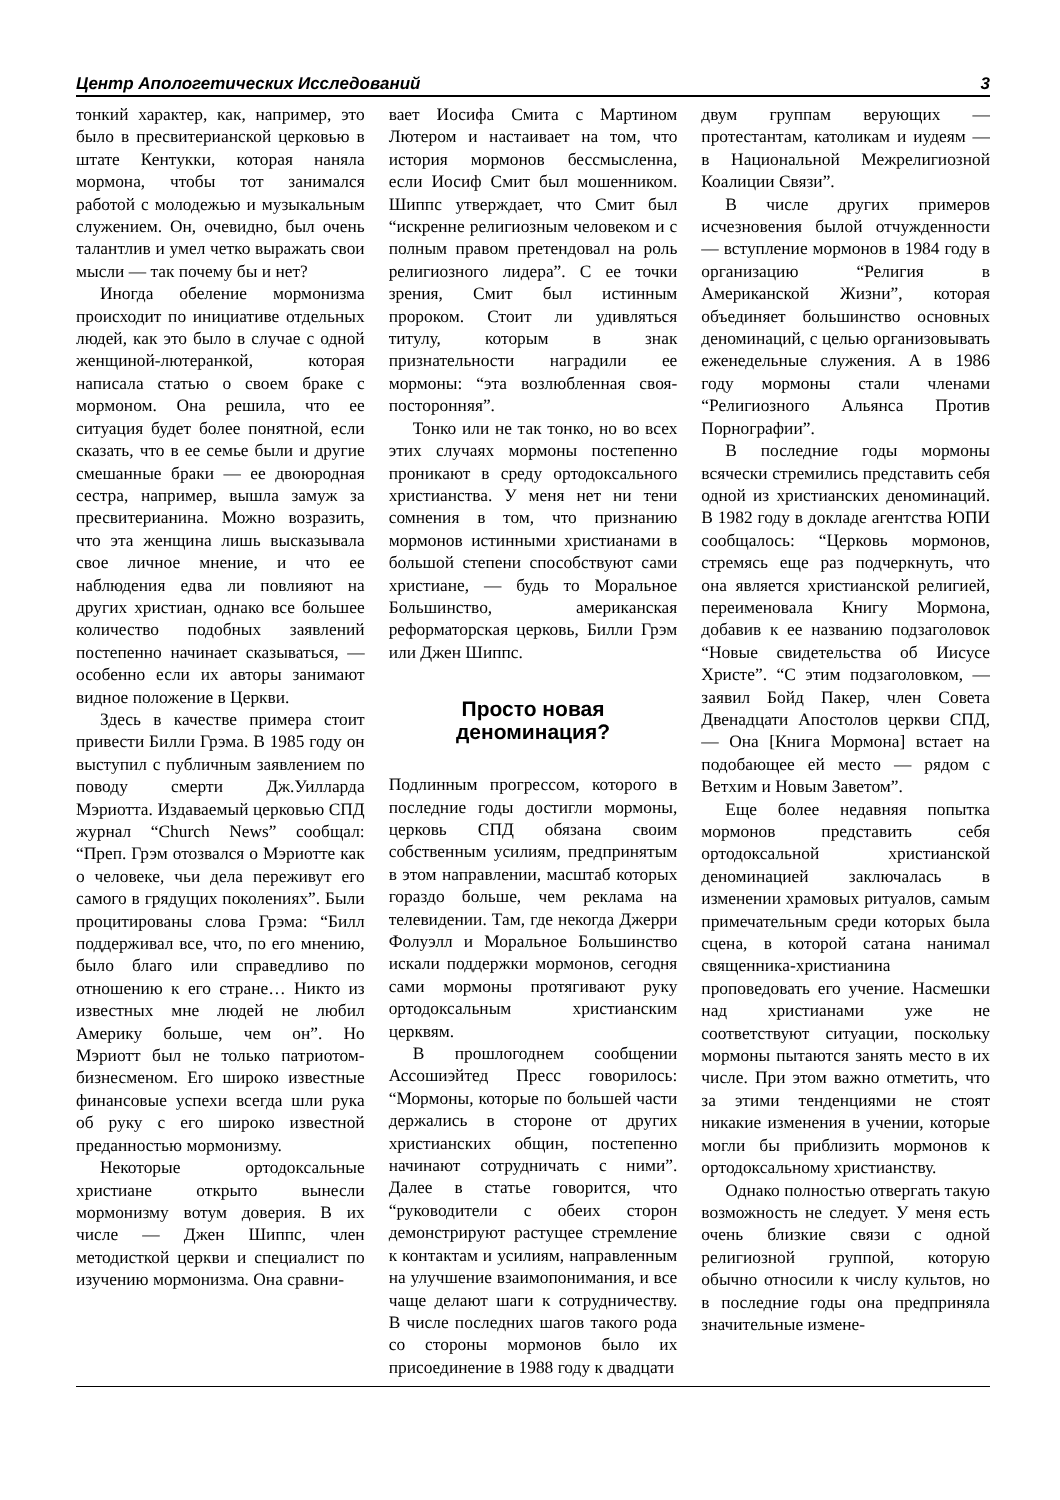Центр Апологетических Исследований 3
тонкий характер, как, например, это было в пресвитерианской церковью в штате Кентукки, которая наняла мормона, чтобы тот занимался работой с молодежью и музыкальным служением. Он, очевидно, был очень талантлив и умел четко выражать свои мысли — так почему бы и нет?
Иногда обеление мормонизма происходит по инициативе отдельных людей, как это было в случае с одной женщиной-лютеранкой, которая написала статью о своем браке с мормоном. Она решила, что ее ситуация будет более понятной, если сказать, что в ее семье были и другие смешанные браки — ее двоюродная сестра, например, вышла замуж за пресвитерианина. Можно возразить, что эта женщина лишь высказывала свое личное мнение, и что ее наблюдения едва ли повлияют на других христиан, однако все большее количество подобных заявлений постепенно начинает сказываться, — особенно если их авторы занимают видное положение в Церкви.
Здесь в качестве примера стоит привести Билли Грэма. В 1985 году он выступил с публичным заявлением по поводу смерти Дж.Уилларда Мэриотта. Издаваемый церковью СПД журнал “Church News” сообщал: “Преп. Грэм отозвался о Мэриотте как о человеке, чьи дела переживут его самого в грядущих поколениях”. Были процитированы слова Грэма: “Билл поддерживал все, что, по его мнению, было благо или справедливо по отношению к его стране… Никто из известных мне людей не любил Америку больше, чем он”. Но Мэриотт был не только патриотом-бизнесменом. Его широко известные финансовые успехи всегда шли рука об руку с его широко известной преданностью мормонизму.
Некоторые ортодоксальные христиане открыто вынесли мормонизму вотум доверия. В их числе — Джен Шиппс, член методисткой церкви и специалист по изучению мормонизма. Она сравни-
вает Иосифа Смита с Мартином Лютером и настаивает на том, что история мормонов бессмысленна, если Иосиф Смит был мошенником. Шиппс утверждает, что Смит был “искренне религиозным человеком и с полным правом претендовал на роль религиозного лидера”. С ее точки зрения, Смит был истинным пророком. Стоит ли удивляться титулу, которым в знак признательности наградили ее мормоны: “эта возлюбленная своя-посторонняя”.
Тонко или не так тонко, но во всех этих случаях мормоны постепенно проникают в среду ортодоксального христианства. У меня нет ни тени сомнения в том, что признанию мормонов истинными христианами в большой степени способствуют сами христиане, — будь то Моральное Большинство, американская реформаторская церковь, Билли Грэм или Джен Шиппс.
Просто новая
деноминация?
Подлинным прогрессом, которого в последние годы достигли мормоны, церковь СПД обязана своим собственным усилиям, предпринятым в этом направлении, масштаб которых гораздо больше, чем реклама на телевидении. Там, где некогда Джерри Фолуэлл и Моральное Большинство искали поддержки мормонов, сегодня сами мормоны протягивают руку ортодоксальным христианским церквям.
В прошлогоднем сообщении Ассошиэйтед Пресс говорилось: “Мормоны, которые по большей части держались в стороне от других христианских общин, постепенно начинают сотрудничать с ними”. Далее в статье говорится, что “руководители с обеих сторон демонстрируют растущее стремление к контактам и усилиям, направленным на улучшение взаимопонимания, и все чаще делают шаги к сотрудничеству. В числе последних шагов такого рода со стороны мормонов было их присоединение в 1988 году к двадцати
двум группам верующих — протестантам, католикам и иудеям — в Национальной Межрелигиозной Коалиции Связи”.
В числе других примеров исчезновения былой отчужденности — вступление мормонов в 1984 году в организацию “Религия в Американской Жизни”, которая объединяет большинство основных деноминаций, с целью организовывать еженедельные служения. А в 1986 году мормоны стали членами “Религиозного Альянса Против Порнографии”.
В последние годы мормоны всячески стремились представить себя одной из христианских деноминаций. В 1982 году в докладе агентства ЮПИ сообщалось: “Церковь мормонов, стремясь еще раз подчеркнуть, что она является христианской религией, переименовала Книгу Мормона, добавив к ее названию подзаголовок “Новые свидетельства об Иисусе Христе”. “С этим подзаголовком, — заявил Бойд Пакер, член Совета Двенадцати Апостолов церкви СПД, — Она [Книга Мормона] встает на подобающее ей место — рядом с Ветхим и Новым Заветом”.
Еще более недавняя попытка мормонов представить себя ортодоксальной христианской деноминацией заключалась в изменении храмовых ритуалов, самым примечательным среди которых была сцена, в которой сатана нанимал священника-христианина проповедовать его учение. Насмешки над христианами уже не соответствуют ситуации, поскольку мормоны пытаются занять место в их числе. При этом важно отметить, что за этими тенденциями не стоят никакие изменения в учении, которые могли бы приблизить мормонов к ортодоксальному христианству.
Однако полностью отвергать такую возможность не следует. У меня есть очень близкие связи с одной религиозной группой, которую обычно относили к числу культов, но в последние годы она предприняла значительные измене-